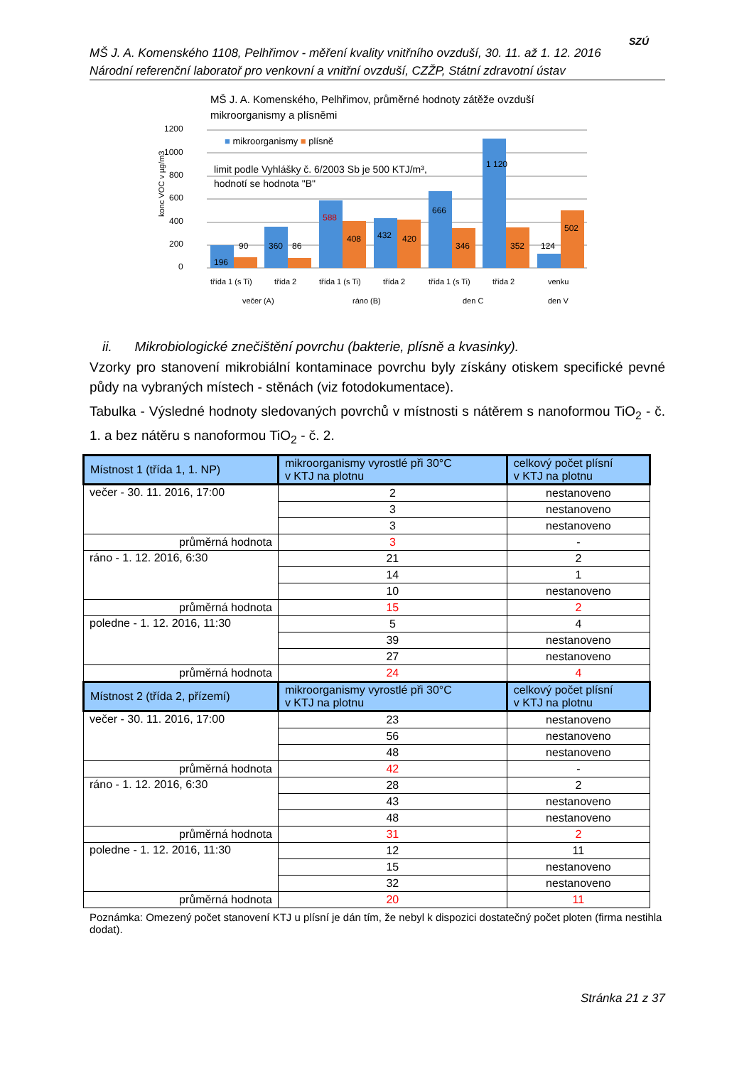MŠ J. A. Komenského 1108, Pelhřimov - měření kvality vnitřního ovzduší, 30. 11. až 1. 12. 2016
Národní referenční laboratoř pro venkovní a vnitřní ovzduší, CZŽP, Státní zdravotní ústav
SZÚ
MŠ J. A. Komenského, Pelhřimov, průměrné hodnoty zátěže ovzduší
mikroorganismy a plísněmi
1200
1000
800
600
400
200
0
konc VOC v µg/m3
■ mikroorganismy ■ plísně
limit podle Vyhlášky č. 6/2003 Sb je 500 KTJ/m³,
hodnotí se hodnota "B"
196
90
360
86
588
408
432
420
666
346
1 120
352
124
502
třída 1 (s Ti)
třída 2
třída 1 (s Ti)
třída 2
třída 1 (s Ti)
třída 2
venku
večer (A)
ráno (B)
den C
den V
ii. Mikrobiologické znečištění povrchu (bakterie, plísně a kvasinky).
Vzorky pro stanovení mikrobiální kontaminace povrchu byly získány otiskem specifické pevné půdy na vybraných místech - stěnách (viz fotodokumentace).
Tabulka - Výsledné hodnoty sledovaných povrchů v místnosti s nátěrem s nanoformou TiO<sub>2</sub> - č. 1. a bez nátěru s nanoformou TiO<sub>2</sub> - č. 2.
| Místnost 1 (třída 1, 1. NP) | mikroorganismy vyrostlé při 30°C v KTJ na plotnu | celkový počet plísní v KTJ na plotnu |
| --- | --- | --- |
| večer - 30. 11. 2016, 17:00 | 2 | nestanoveno |
| | 3 | nestanoveno |
| | 3 | nestanoveno |
| průměrná hodnota | 3 | - |
| ráno - 1. 12. 2016, 6:30 | 21 | 2 |
| | 14 | 1 |
| | 10 | nestanoveno |
| průměrná hodnota | 15 | 2 |
| poledne - 1. 12. 2016, 11:30 | 5 | 4 |
| | 39 | nestanoveno |
| | 27 | nestanoveno |
| průměrná hodnota | 24 | 4 |
| Místnost 2 (třída 2, přízemí) | mikroorganismy vyrostlé při 30°C v KTJ na plotnu | celkový počet plísní v KTJ na plotnu |
| večer - 30. 11. 2016, 17:00 | 23 | nestanoveno |
| | 56 | nestanoveno |
| | 48 | nestanoveno |
| průměrná hodnota | 42 | - |
| ráno - 1. 12. 2016, 6:30 | 28 | 2 |
| | 43 | nestanoveno |
| | 48 | nestanoveno |
| průměrná hodnota | 31 | 2 |
| poledne - 1. 12. 2016, 11:30 | 12 | 11 |
| | 15 | nestanoveno |
| | 32 | nestanoveno |
| průměrná hodnota | 20 | 11 |
Poznámka: Omezený počet stanovení KTJ u plísní je dán tím, že nebyl k dispozici dostatečný počet ploten (firma nestihla dodat).
Stránka 21 z 37